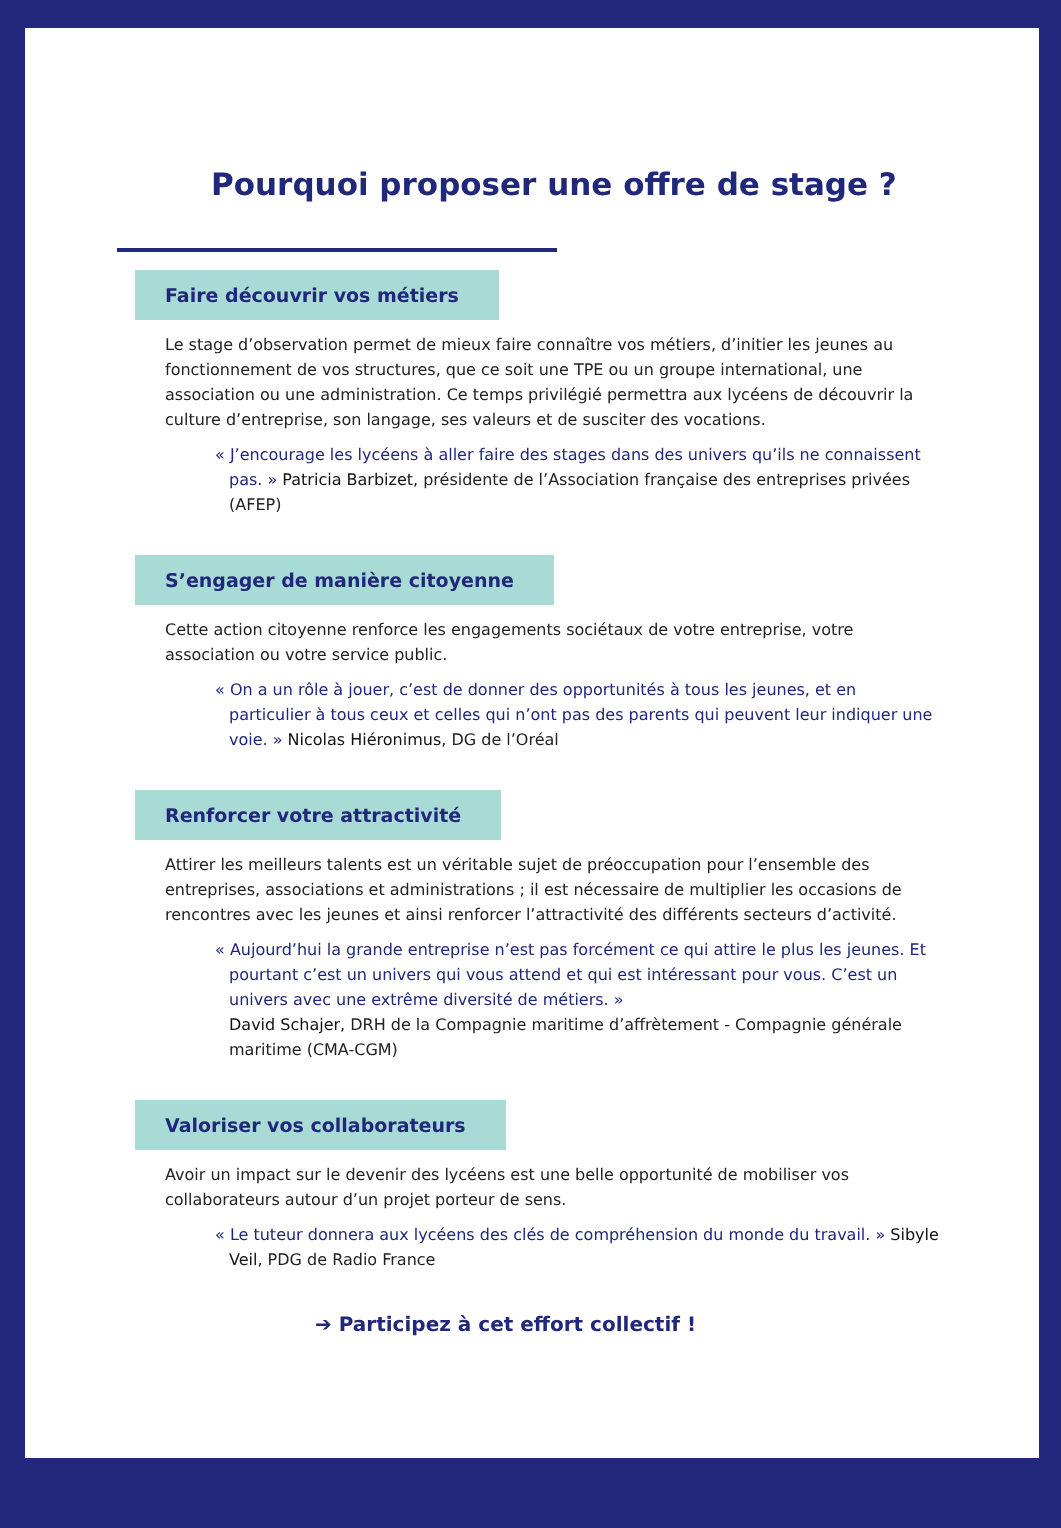Pourquoi proposer une offre de stage ?
Faire découvrir vos métiers
Le stage d’observation permet de mieux faire connaître vos métiers, d’initier les jeunes au fonctionnement de vos structures, que ce soit une TPE ou un groupe international, une association ou une administration. Ce temps privilégié permettra aux lycéens de découvrir la culture d’entreprise, son langage, ses valeurs et de susciter des vocations.
« J’encourage les lycéens à aller faire des stages dans des univers qu’ils ne connaissent pas. » Patricia Barbizet, présidente de l’Association française des entreprises privées (AFEP)
S’engager de manière citoyenne
Cette action citoyenne renforce les engagements sociétaux de votre entreprise, votre association ou votre service public.
« On a un rôle à jouer, c’est de donner des opportunités à tous les jeunes, et en particulier à tous ceux et celles qui n’ont pas des parents qui peuvent leur indiquer une voie. » Nicolas Hiéronimus, DG de l’Oréal
Renforcer votre attractivité
Attirer les meilleurs talents est un véritable sujet de préoccupation pour l’ensemble des entreprises, associations et administrations ; il est nécessaire de multiplier les occasions de rencontres avec les jeunes et ainsi renforcer l’attractivité des différents secteurs d’activité.
« Aujourd’hui la grande entreprise n’est pas forcément ce qui attire le plus les jeunes. Et pourtant c’est un univers qui vous attend et qui est intéressant pour vous. C’est un univers avec une extrême diversité de métiers. »
David Schajer, DRH de la Compagnie maritime d’affrètement - Compagnie générale maritime (CMA-CGM)
Valoriser vos collaborateurs
Avoir un impact sur le devenir des lycéens est une belle opportunité de mobiliser vos collaborateurs autour d’un projet porteur de sens.
« Le tuteur donnera aux lycéens des clés de compréhension du monde du travail. » Sibyle Veil, PDG de Radio France
➔ Participez à cet effort collectif !